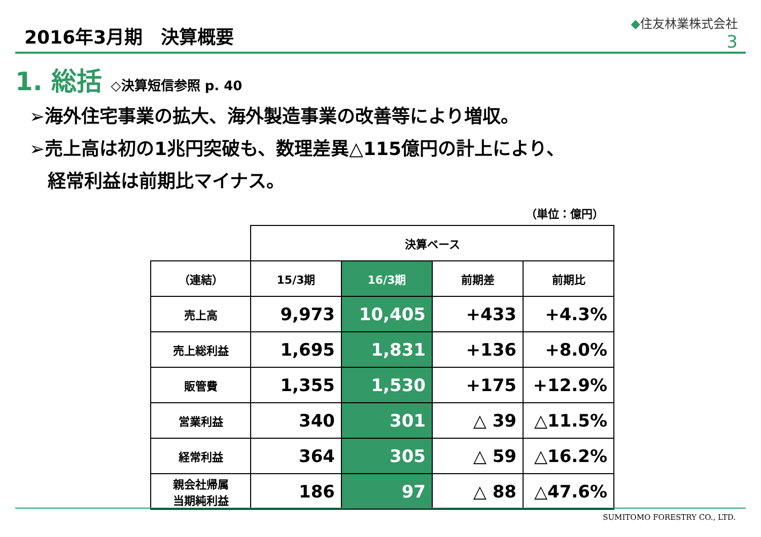2016年3月期　決算概要
◆住友林業株式会社
3
1. 総括 ◇決算短信参照 p. 40
➢海外住宅事業の拡大、海外製造事業の改善等により増収。
➢売上高は初の1兆円突破も、数理差異△115億円の計上により、
　経常利益は前期比マイナス。
（単位：億円）
| | 決算ベース | | | |
| --- | --- | --- | --- | --- |
| （連結） | 15/3期 | 16/3期 | 前期差 | 前期比 |
| 売上高 | 9,973 | 10,405 | +433 | +4.3% |
| 売上総利益 | 1,695 | 1,831 | +136 | +8.0% |
| 販管費 | 1,355 | 1,530 | +175 | +12.9% |
| 営業利益 | 340 | 301 | △ 39 | △11.5% |
| 経常利益 | 364 | 305 | △ 59 | △16.2% |
| 親会社帰属 当期純利益 | 186 | 97 | △ 88 | △47.6% |
SUMITOMO FORESTRY CO., LTD.